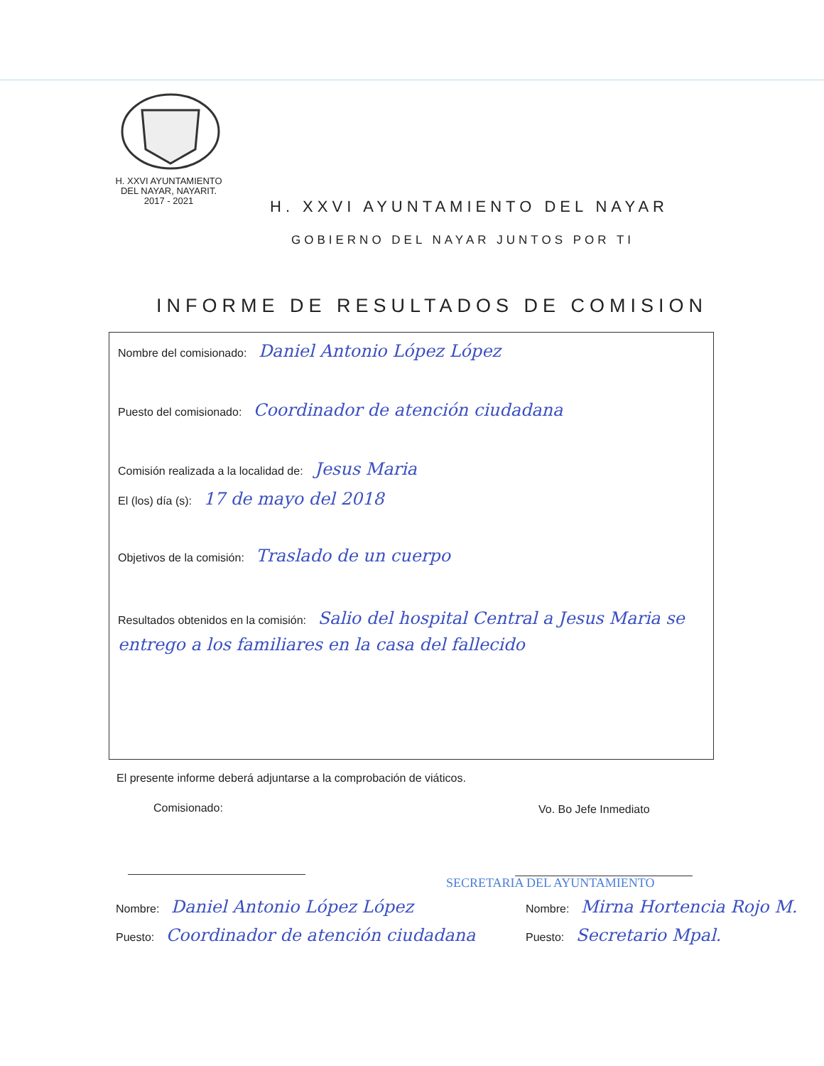H. XXVI AYUNTAMIENTO
DEL NAYAR, NAYARIT.
2017 - 2021
H. XXVI AYUNTAMIENTO DEL NAYAR
GOBIERNO DEL NAYAR JUNTOS POR TI
INFORME DE RESULTADOS DE COMISION
Nombre del comisionado: Daniel Antonio López López
Puesto del comisionado: Coordinador de atención ciudadana
Comisión realizada a la localidad de: Jesus Maria
El (los) día (s): 17 de mayo del 2018
Objetivos de la comisión: Traslado de un cuerpo
Resultados obtenidos en la comisión: Salio del hospital Central a Jesus Maria se entrego a los familiares en la casa del fallecido
El presente informe deberá adjuntarse a la comprobación de viáticos.
Comisionado: Vo. Bo Jefe Inmediato
SECRETARIA DEL AYUNTAMIENTO
Nombre: Daniel Antonio López López
Nombre: Mirna Hortencia Rojo M.
Puesto: Coordinador de atención ciudadana
Puesto: Secretario Mpal.